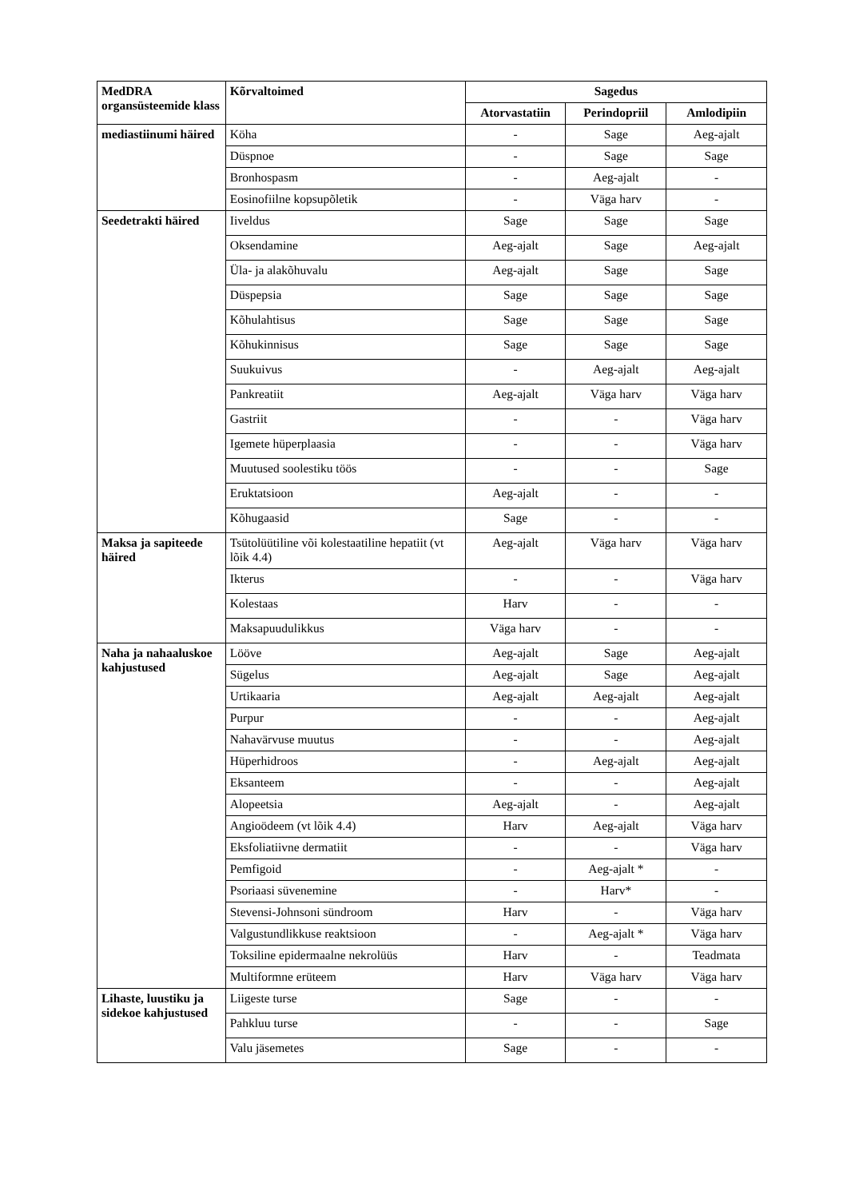| MedDRA organsüsteemide klass | Kõrvaltoimed | Sagedus | | |
| --- | --- | --- | --- | --- |
| | | Atorvastatiin | Perindopriil | Amlodipiin |
| mediastiinumi häired | Köha | - | Sage | Aeg-ajalt |
| | Düspnoe | - | Sage | Sage |
| | Bronhospasm | - | Aeg-ajalt | - |
| | Eosinofiilne kopsupõletik | - | Väga harv | - |
| Seedetrakti häired | Iiveldus | Sage | Sage | Sage |
| | Oksendamine | Aeg-ajalt | Sage | Aeg-ajalt |
| | Üla- ja alakõhuvalu | Aeg-ajalt | Sage | Sage |
| | Düspepsia | Sage | Sage | Sage |
| | Kõhulahtisus | Sage | Sage | Sage |
| | Kõhukinnisus | Sage | Sage | Sage |
| | Suukuivus | - | Aeg-ajalt | Aeg-ajalt |
| | Pankreatiit | Aeg-ajalt | Väga harv | Väga harv |
| | Gastriit | - | - | Väga harv |
| | Igemete hüperplaasia | - | - | Väga harv |
| | Muutused soolestiku töös | - | - | Sage |
| | Eruktatsioon | Aeg-ajalt | - | - |
| | Kõhugaasid | Sage | - | - |
| Maksa ja sapiteede häired | Tsütolüütiline või kolestaatiline hepatiit (vt lõik 4.4) | Aeg-ajalt | Väga harv | Väga harv |
| | Ikterus | - | - | Väga harv |
| | Kolestaas | Harv | - | - |
| | Maksapuudulikkus | Väga harv | - | - |
| Naha ja nahaaluskoe kahjustused | Lööve | Aeg-ajalt | Sage | Aeg-ajalt |
| | Sügelus | Aeg-ajalt | Sage | Aeg-ajalt |
| | Urtikaaria | Aeg-ajalt | Aeg-ajalt | Aeg-ajalt |
| | Purpur | - | - | Aeg-ajalt |
| | Nahavärvuse muutus | - | - | Aeg-ajalt |
| | Hüperhidroos | - | Aeg-ajalt | Aeg-ajalt |
| | Eksanteem | - | - | Aeg-ajalt |
| | Alopeetsia | Aeg-ajalt | - | Aeg-ajalt |
| | Angioödeem (vt lõik 4.4) | Harv | Aeg-ajalt | Väga harv |
| | Eksfoliatiivne dermatiit | - | - | Väga harv |
| | Pemfigoid | - | Aeg-ajalt * | - |
| | Psoriaasi süvenemine | - | Harv* | - |
| | Stevensi-Johnsoni sündroom | Harv | - | Väga harv |
| | Valgustundlikkuse reaktsioon | - | Aeg-ajalt * | Väga harv |
| | Toksiline epidermaalne nekrolüüs | Harv | - | Teadmata |
| | Multiformne erüteem | Harv | Väga harv | Väga harv |
| Lihaste, luustiku ja sidekoe kahjustused | Liigeste turse | Sage | - | - |
| | Pahkluu turse | - | - | Sage |
| | Valu jäsemetes | Sage | - | - |